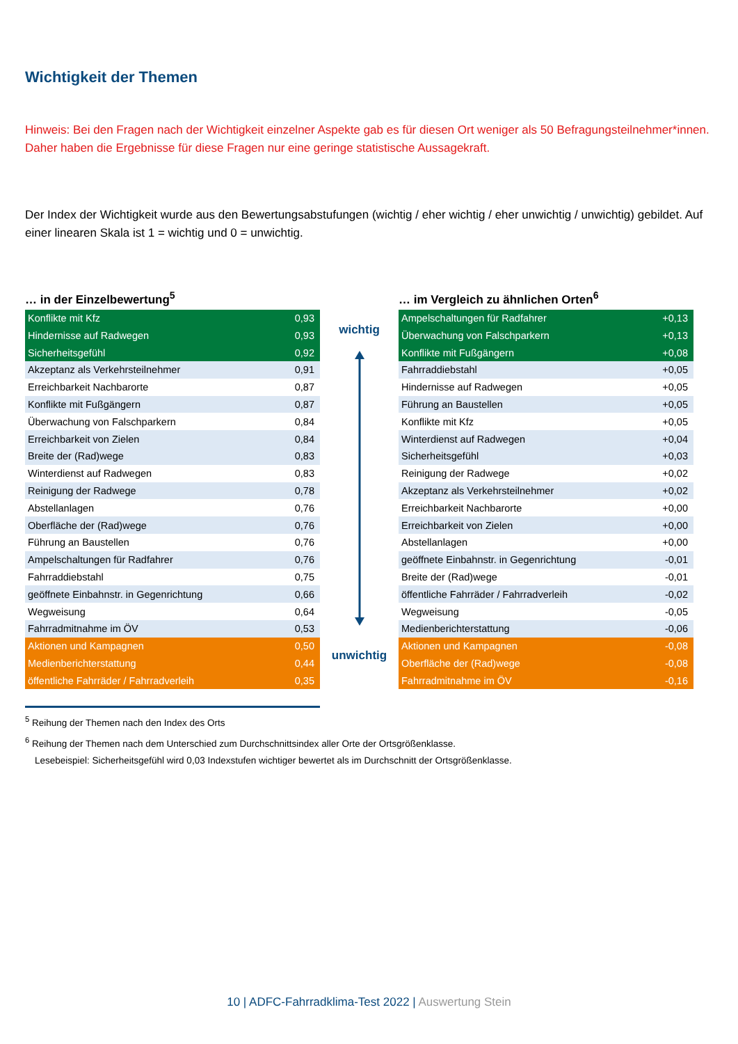Wichtigkeit der Themen
Hinweis: Bei den Fragen nach der Wichtigkeit einzelner Aspekte gab es für diesen Ort weniger als 50 Befragungsteilnehmer*innen. Daher haben die Ergebnisse für diese Fragen nur eine geringe statistische Aussagekraft.
Der Index der Wichtigkeit wurde aus den Bewertungsabstufungen (wichtig / eher wichtig / eher unwichtig / unwichtig) gebildet. Auf einer linearen Skala ist 1 = wichtig und 0 = unwichtig.
… in der Einzelbewertung<sup>5</sup>
| Konflikte mit Kfz | 0,93 |
| Hindernisse auf Radwegen | 0,93 |
| Sicherheitsgefühl | 0,92 |
| Akzeptanz als Verkehrsteilnehmer | 0,91 |
| Erreichbarkeit Nachbarorte | 0,87 |
| Konflikte mit Fußgängern | 0,87 |
| Überwachung von Falschparkern | 0,84 |
| Erreichbarkeit von Zielen | 0,84 |
| Breite der (Rad)wege | 0,83 |
| Winterdienst auf Radwegen | 0,83 |
| Reinigung der Radwege | 0,78 |
| Abstellanlagen | 0,76 |
| Oberfläche der (Rad)wege | 0,76 |
| Führung an Baustellen | 0,76 |
| Ampelschaltungen für Radfahrer | 0,76 |
| Fahrraddiebstahl | 0,75 |
| geöffnete Einbahnstr. in Gegenrichtung | 0,66 |
| Wegweisung | 0,64 |
| Fahrradmitnahme im ÖV | 0,53 |
| Aktionen und Kampagnen | 0,50 |
| Medienberichterstattung | 0,44 |
| öffentliche Fahrräder / Fahrradverleih | 0,35 |
wichtig
unwichtig
… im Vergleich zu ähnlichen Orten<sup>6</sup>
| Ampelschaltungen für Radfahrer | +0,13 |
| Überwachung von Falschparkern | +0,13 |
| Konflikte mit Fußgängern | +0,08 |
| Fahrraddiebstahl | +0,05 |
| Hindernisse auf Radwegen | +0,05 |
| Führung an Baustellen | +0,05 |
| Konflikte mit Kfz | +0,05 |
| Winterdienst auf Radwegen | +0,04 |
| Sicherheitsgefühl | +0,03 |
| Reinigung der Radwege | +0,02 |
| Akzeptanz als Verkehrsteilnehmer | +0,02 |
| Erreichbarkeit Nachbarorte | +0,00 |
| Erreichbarkeit von Zielen | +0,00 |
| Abstellanlagen | +0,00 |
| geöffnete Einbahnstr. in Gegenrichtung | -0,01 |
| Breite der (Rad)wege | -0,01 |
| öffentliche Fahrräder / Fahrradverleih | -0,02 |
| Wegweisung | -0,05 |
| Medienberichterstattung | -0,06 |
| Aktionen und Kampagnen | -0,08 |
| Oberfläche der (Rad)wege | -0,08 |
| Fahrradmitnahme im ÖV | -0,16 |
<sup>5</sup> Reihung der Themen nach den Index des Orts
<sup>6</sup> Reihung der Themen nach dem Unterschied zum Durchschnittsindex aller Orte der Ortsgrößenklasse.
Lesebeispiel: Sicherheitsgefühl wird 0,03 Indexstufen wichtiger bewertet als im Durchschnitt der Ortsgrößenklasse.
10 | ADFC-Fahrradklima-Test 2022 | Auswertung Stein